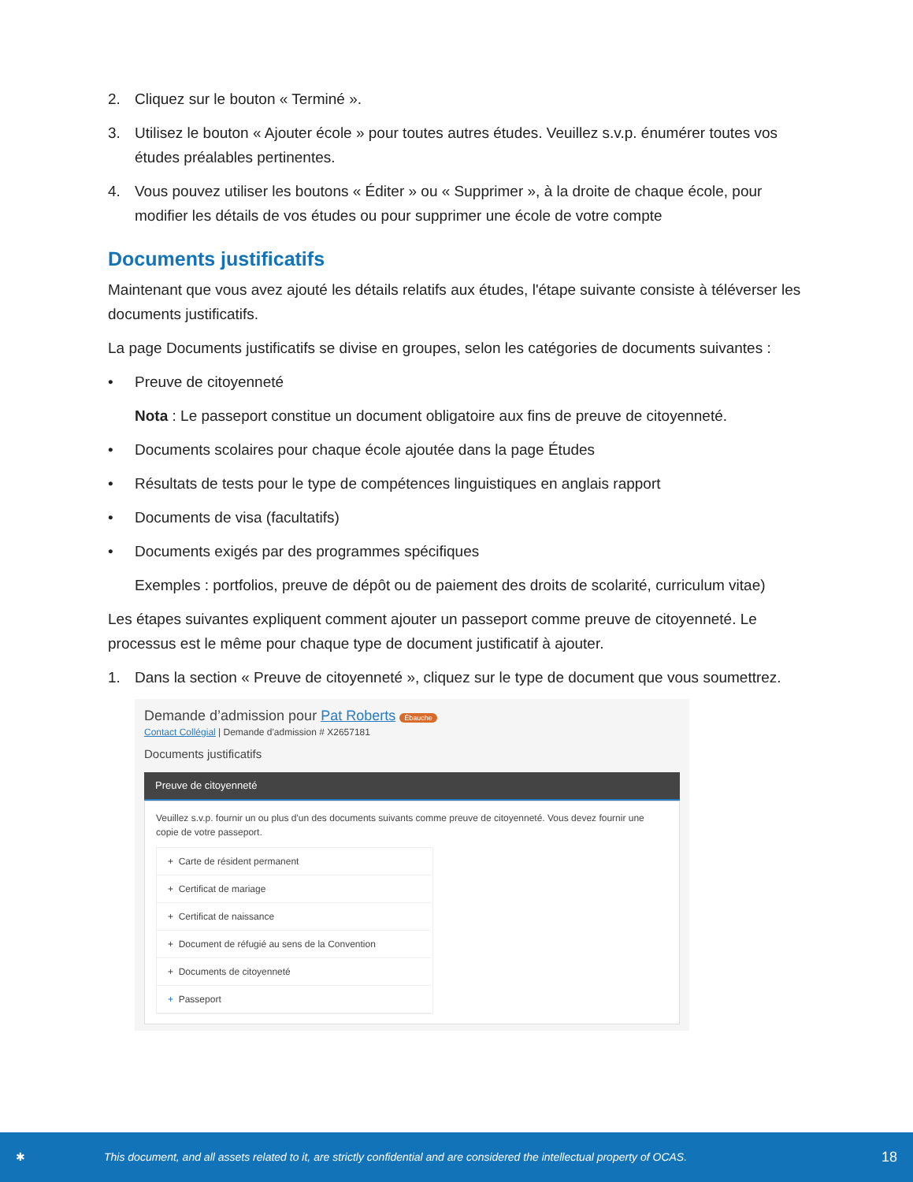2. Cliquez sur le bouton « Terminé ».
3. Utilisez le bouton « Ajouter école » pour toutes autres études. Veuillez s.v.p. énumérer toutes vos études préalables pertinentes.
4. Vous pouvez utiliser les boutons « Éditer » ou « Supprimer », à la droite de chaque école, pour modifier les détails de vos études ou pour supprimer une école de votre compte
Documents justificatifs
Maintenant que vous avez ajouté les détails relatifs aux études, l'étape suivante consiste à téléverser les documents justificatifs.
La page Documents justificatifs se divise en groupes, selon les catégories de documents suivantes :
• Preuve de citoyenneté
Nota : Le passeport constitue un document obligatoire aux fins de preuve de citoyenneté.
• Documents scolaires pour chaque école ajoutée dans la page Études
• Résultats de tests pour le type de compétences linguistiques en anglais rapport
• Documents de visa (facultatifs)
• Documents exigés par des programmes spécifiques
Exemples : portfolios, preuve de dépôt ou de paiement des droits de scolarité, curriculum vitae)
Les étapes suivantes expliquent comment ajouter un passeport comme preuve de citoyenneté. Le processus est le même pour chaque type de document justificatif à ajouter.
1. Dans la section « Preuve de citoyenneté », cliquez sur le type de document que vous soumettrez.
Demande d’admission pour Pat Roberts Ébauche
Contact Collégial | Demande d'admission # X2657181
Documents justificatifs
Preuve de citoyenneté
Veuillez s.v.p. fournir un ou plus d'un des documents suivants comme preuve de citoyenneté. Vous devez fournir une copie de votre passeport.
+ Carte de résident permanent
+ Certificat de mariage
+ Certificat de naissance
+ Document de réfugié au sens de la Convention
+ Documents de citoyenneté
+ Passeport
✱ This document, and all assets related to it, are strictly confidential and are considered the intellectual property of OCAS. 18